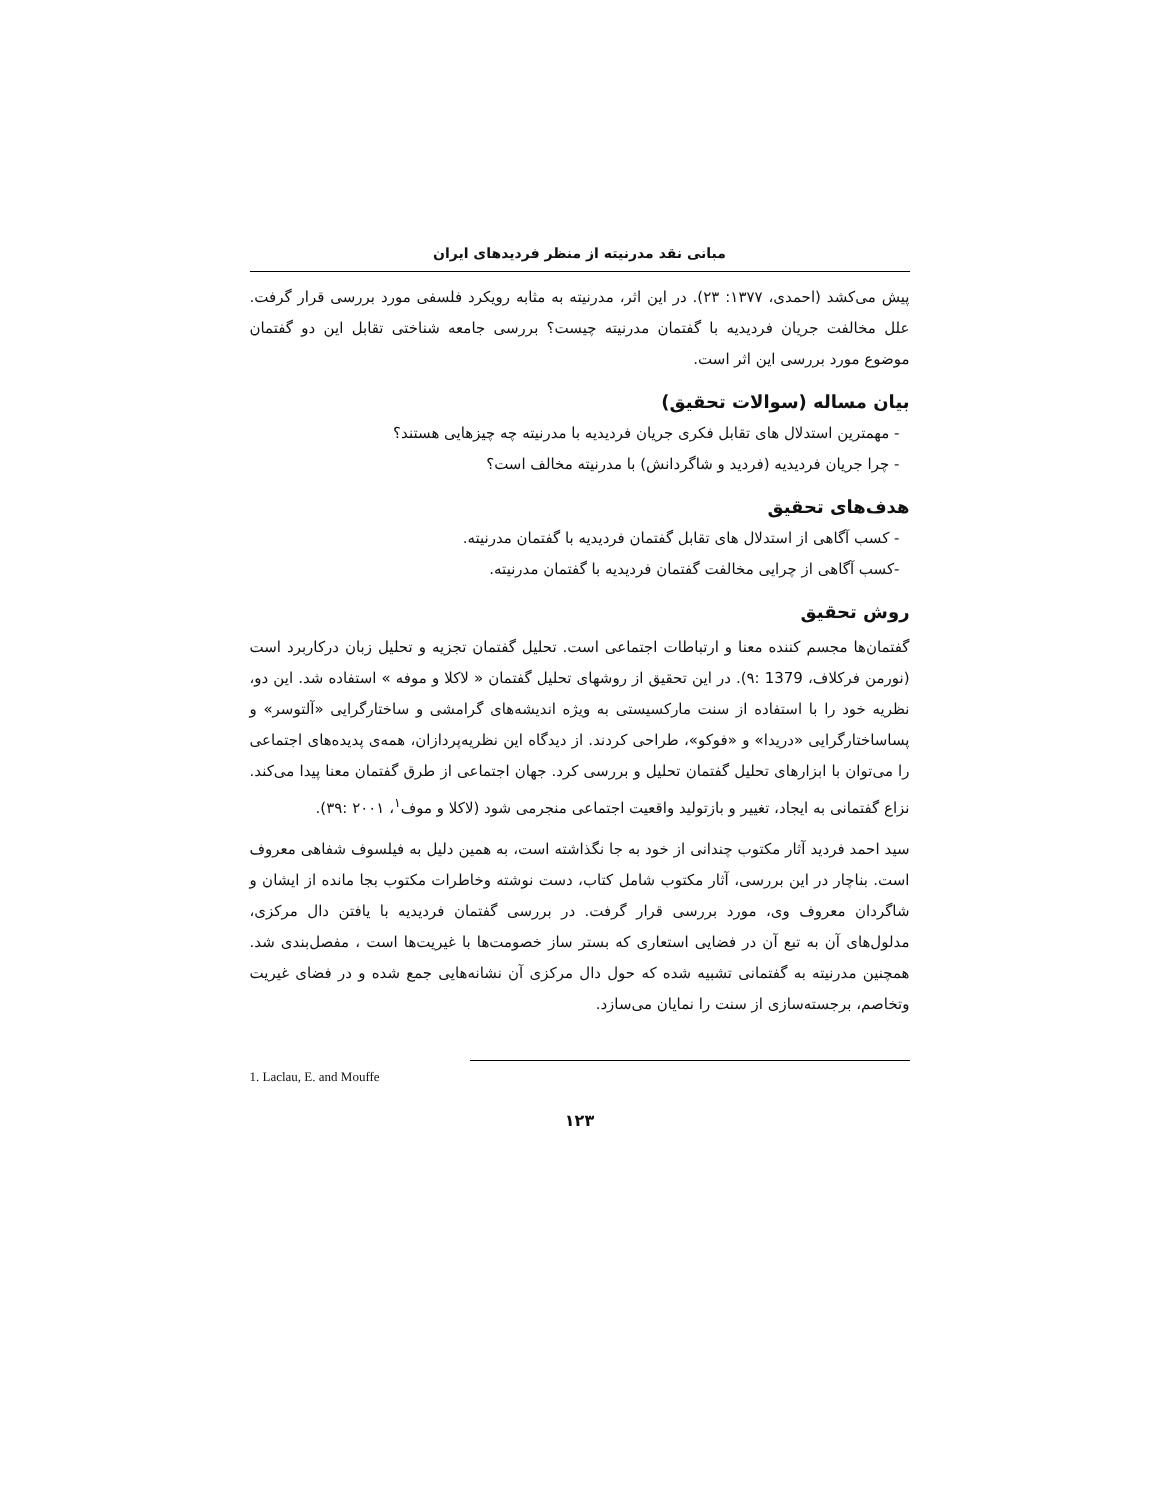مبانی نقد مدرنیته از منظر فردیدهای ایران
پیش می‌کشد (احمدی، ۱۳۷۷: ۲۳). در این اثر، مدرنیته به مثابه رویکرد فلسفی مورد بررسی قرار گرفت. علل مخالفت جریان فردیدیه با گفتمان مدرنیته چیست؟ بررسی جامعه شناختی تقابل این دو گفتمان موضوع مورد بررسی این اثر است.
بیان مساله (سوالات تحقیق)
- مهمترین استدلال های تقابل فکری جریان فردیدیه با مدرنیته چه چیزهایی هستند؟
- چرا جریان فردیدیه (فردید و شاگردانش) با مدرنیته مخالف است؟
هدف‌های تحقیق
- کسب آگاهی از استدلال های تقابل گفتمان فردیدیه با گفتمان مدرنیته.
-کسب آگاهی از چرایی مخالفت گفتمان فردیدیه با گفتمان مدرنیته.
روش تحقیق
گفتمان‌ها مجسم کننده معنا و ارتباطات اجتماعی است. تحلیل گفتمان تجزیه و تحلیل زبان درکاربرد است (نورمن فرکلاف، 1379 :۹). در این تحقیق از روشهای تحلیل گفتمان « لاکلا و موفه » استفاده شد. این دو، نظریه خود را با استفاده از سنت مارکسیستی به ویژه اندیشه‌های گرامشی و ساختارگرایی «آلتوسر» و پساساختارگرایی «دریدا» و «فوکو»، طراحی کردند. از دیدگاه این نظریه‌پردازان، همه‌ی پدیده‌های اجتماعی را می‌توان با ابزارهای تحلیل گفتمان تحلیل و بررسی کرد. جهان اجتماعی از طرق گفتمان معنا پیدا می‌کند. نزاع گفتمانی به ایجاد، تغییر و بازتولید واقعیت اجتماعی منجرمی شود (لاکلا و موف<sup>۱</sup>، ۲۰۰۱ :۳۹).
سید احمد فردید آثار مکتوب چندانی از خود به جا نگذاشته است، به همین دلیل به فیلسوف شفاهی معروف است. بناچار در این بررسی، آثار مکتوب شامل کتاب، دست نوشته وخاطرات مکتوب بجا مانده از ایشان و شاگردان معروف وی، مورد بررسی قرار گرفت. در بررسی گفتمان فردیدیه با یافتن دال مرکزی، مدلول‌های آن به تبع آن در فضایی استعاری که بستر ساز خصومت‌ها با غیریت‌ها است ، مفصل‌بندی شد. همچنین مدرنیته به گفتمانی تشبیه شده که حول دال مرکزی آن نشانه‌هایی جمع شده و در فضای غیریت وتخاصم، برجسته‌سازی از سنت را نمایان می‌سازد.
1. Laclau, E. and Mouffe
۱۲۳